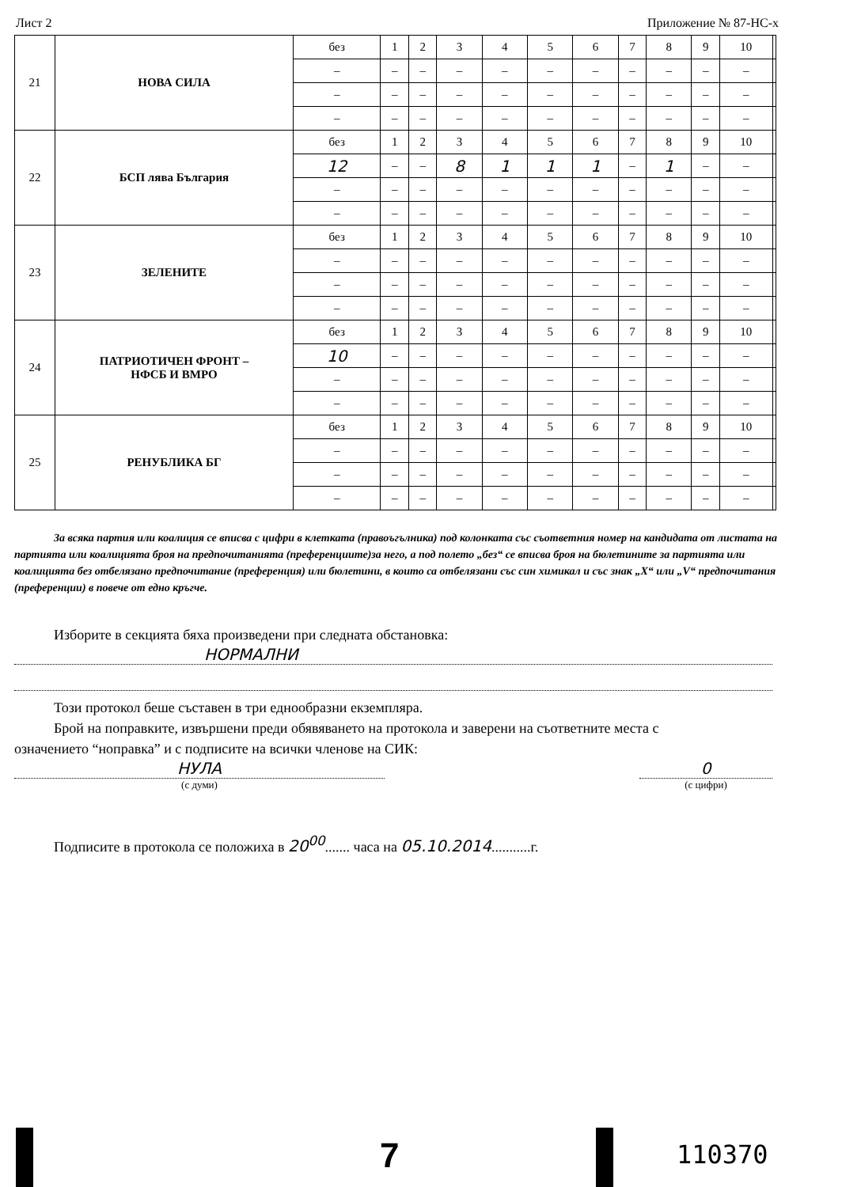Лист 2 Приложение № 87-НС-х
| 21 | НОВА СИЛА | без | 1 | 2 | 3 | 4 | 5 | 6 | 7 | 8 | 9 | 10 | |
| | | – | – | – | – | – | – | – | – | – | – | – | |
| | | – | – | – | – | – | – | – | – | – | – | – | |
| | | – | – | – | – | – | – | – | – | – | – | – | |
| 22 | БСП лява България | без | 1 | 2 | 3 | 4 | 5 | 6 | 7 | 8 | 9 | 10 | |
| | | 12 | – | – | 8 | 1 | 1 | 1 | – | 1 | – | – | |
| | | – | – | – | – | – | – | – | – | – | – | – | |
| | | – | – | – | – | – | – | – | – | – | – | – | |
| 23 | ЗЕЛЕНИТЕ | без | 1 | 2 | 3 | 4 | 5 | 6 | 7 | 8 | 9 | 10 | |
| | | – | – | – | – | – | – | – | – | – | – | – | |
| | | – | – | – | – | – | – | – | – | – | – | – | |
| | | – | – | – | – | – | – | – | – | – | – | – | |
| 24 | ПАТРИОТИЧЕН ФРОНТ – НФСБ И ВМРО | без | 1 | 2 | 3 | 4 | 5 | 6 | 7 | 8 | 9 | 10 | |
| | | 10 | – | – | – | – | – | – | – | – | – | – | |
| | | – | – | – | – | – | – | – | – | – | – | – | |
| | | – | – | – | – | – | – | – | – | – | – | – | |
| 25 | РЕНУБЛИКА БГ | без | 1 | 2 | 3 | 4 | 5 | 6 | 7 | 8 | 9 | 10 | |
| | | – | – | – | – | – | – | – | – | – | – | – | |
| | | – | – | – | – | – | – | – | – | – | – | – | |
| | | – | – | – | – | – | – | – | – | – | – | – | |
За всяка партия или коалиция се вписва с цифри в клетката (правоъгълника) под колонката със съответния номер на кандидата от листата на партията или коалицията броя на предпочитанията (преференциите)за него, а под полето „без“ се вписва броя на бюлетините за партията или коалицията без отбелязано предпочитание (преференция) или бюлетини, в които са отбелязани със син химикал и със знак „X“ или „V“ предпочитания (преференции) в повече от едно кръгче.
Изборите в секцията бяха произведени при следната обстановка:
НОРМАЛНИ
Този протокол беше съставен в три еднообразни екземпляра.
Брой на поправките, извършени преди обявяването на протокола и заверени на съответните места с
означението “ноправка” и с подписите на всички членове на СИК:
НУЛА
(с думи)
0
(с цифри)
Подписите в протокола се положиха в 20<sup>00</sup>....... часа на 05.10.2014...........г.
7 110370